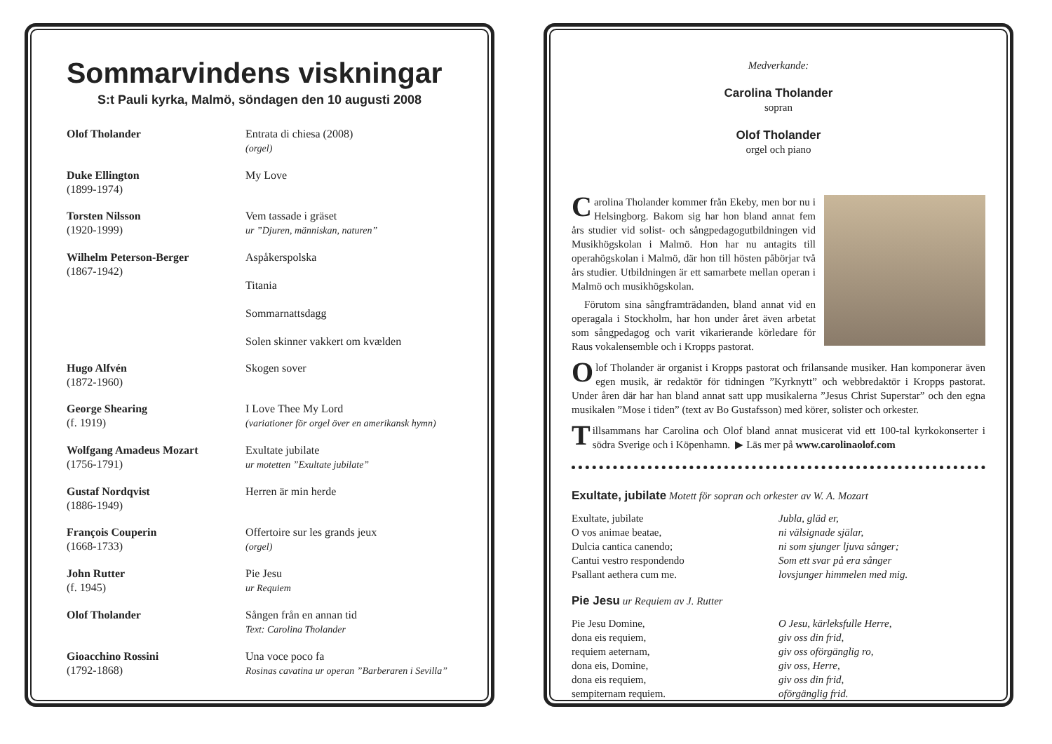Sommarvindens viskningar
S:t Pauli kyrka, Malmö, söndagen den 10 augusti 2008
| Olof Tholander | Entrata di chiesa (2008) (orgel) |
| Duke Ellington (1899-1974) | My Love |
| Torsten Nilsson (1920-1999) | Vem tassade i gräset ur ”Djuren, människan, naturen” |
| Wilhelm Peterson-Berger (1867-1942) | Aspåkerspolska Titania Sommarnattsdagg Solen skinner vakkert om kvælden |
| Hugo Alfvén (1872-1960) | Skogen sover |
| George Shearing (f. 1919) | I Love Thee My Lord (variationer för orgel över en amerikansk hymn) |
| Wolfgang Amadeus Mozart (1756-1791) | Exultate jubilate ur motetten ”Exultate jubilate” |
| Gustaf Nordqvist (1886-1949) | Herren är min herde |
| François Couperin (1668-1733) | Offertoire sur les grands jeux (orgel) |
| John Rutter (f. 1945) | Pie Jesu ur Requiem |
| Olof Tholander | Sången från en annan tid Text: Carolina Tholander |
| Gioacchino Rossini (1792-1868) | Una voce poco fa Rosinas cavatina ur operan ”Barberaren i Sevilla” |
Medverkande:
Carolina Tholander
sopran
Olof Tholander
orgel och piano
Carolina Tholander kommer från Ekeby, men bor nu i Helsingborg. Bakom sig har hon bland annat fem års studier vid solist- och sångpedagogutbildningen vid Musikhögskolan i Malmö. Hon har nu antagits till operahögskolan i Malmö, där hon till hösten påbörjar två års studier. Utbildningen är ett samarbete mellan operan i Malmö och musikhögskolan.
Förutom sina sångframträdanden, bland annat vid en operagala i Stockholm, har hon under året även arbetat som sångpedagog och varit vikarierande körledare för Raus vokalensemble och i Kropps pastorat.
Olof Tholander är organist i Kropps pastorat och frilansande musiker. Han komponerar även egen musik, är redaktör för tidningen ”Kyrknytt” och webbredaktör i Kropps pastorat. Under åren där har han bland annat satt upp musikalerna ”Jesus Christ Superstar” och den egna musikalen ”Mose i tiden” (text av Bo Gustafsson) med körer, solister och orkester.
Tillsammans har Carolina och Olof bland annat musicerat vid ett 100-tal kyrkokonserter i södra Sverige och i Köpenhamn. ▶ Läs mer på www.carolinaolof.com
Exultate, jubilate Motett för sopran och orkester av W. A. Mozart
Exultate, jubilate
O vos animae beatae,
Dulcia cantica canendo;
Cantui vestro respondendo
Psallant aethera cum me.
Jubla, gläd er,
ni välsignade själar,
ni som sjunger ljuva sånger;
Som ett svar på era sånger
lovsjunger himmelen med mig.
Pie Jesu ur Requiem av J. Rutter
Pie Jesu Domine,
dona eis requiem,
requiem aeternam,
dona eis, Domine,
dona eis requiem,
sempiternam requiem.
O Jesu, kärleksfulle Herre,
giv oss din frid,
giv oss oförgänglig ro,
giv oss, Herre,
giv oss din frid,
oförgänglig frid.